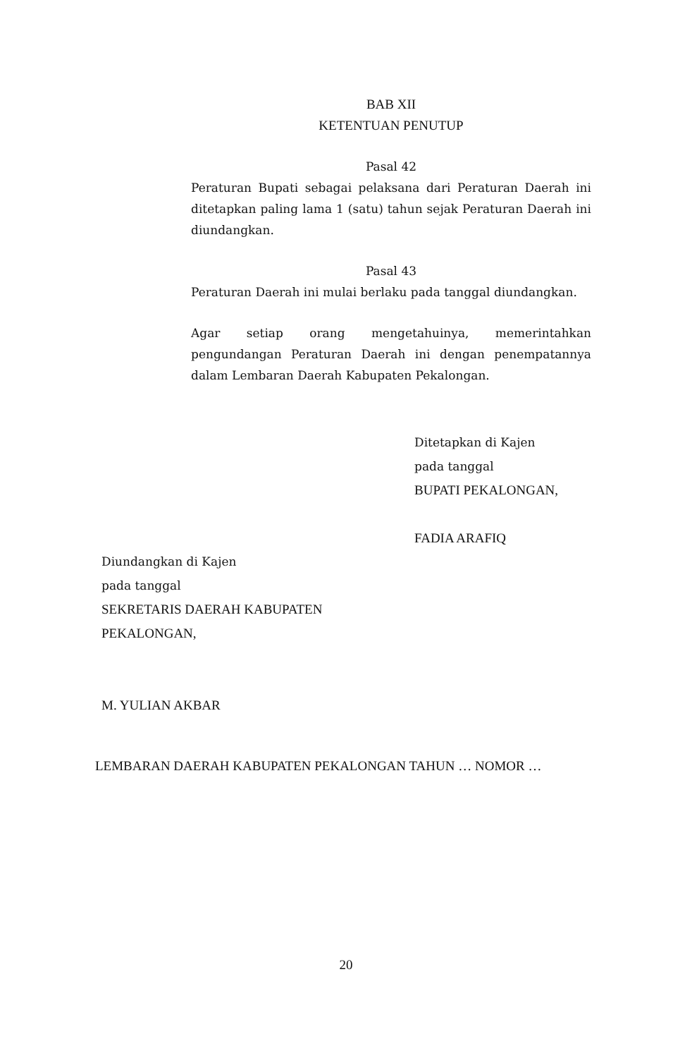BAB XII
KETENTUAN PENUTUP
Pasal 42
Peraturan Bupati sebagai pelaksana dari Peraturan Daerah ini ditetapkan paling lama 1 (satu) tahun sejak Peraturan Daerah ini diundangkan.
Pasal 43
Peraturan Daerah ini mulai berlaku pada tanggal diundangkan.
Agar setiap orang mengetahuinya, memerintahkan pengundangan Peraturan Daerah ini dengan penempatannya dalam Lembaran Daerah Kabupaten Pekalongan.
Ditetapkan di Kajen
pada tanggal
BUPATI PEKALONGAN,
FADIA ARAFIQ
Diundangkan di Kajen
pada tanggal
SEKRETARIS DAERAH KABUPATEN
PEKALONGAN,
M. YULIAN AKBAR
LEMBARAN DAERAH KABUPATEN PEKALONGAN TAHUN … NOMOR …
20